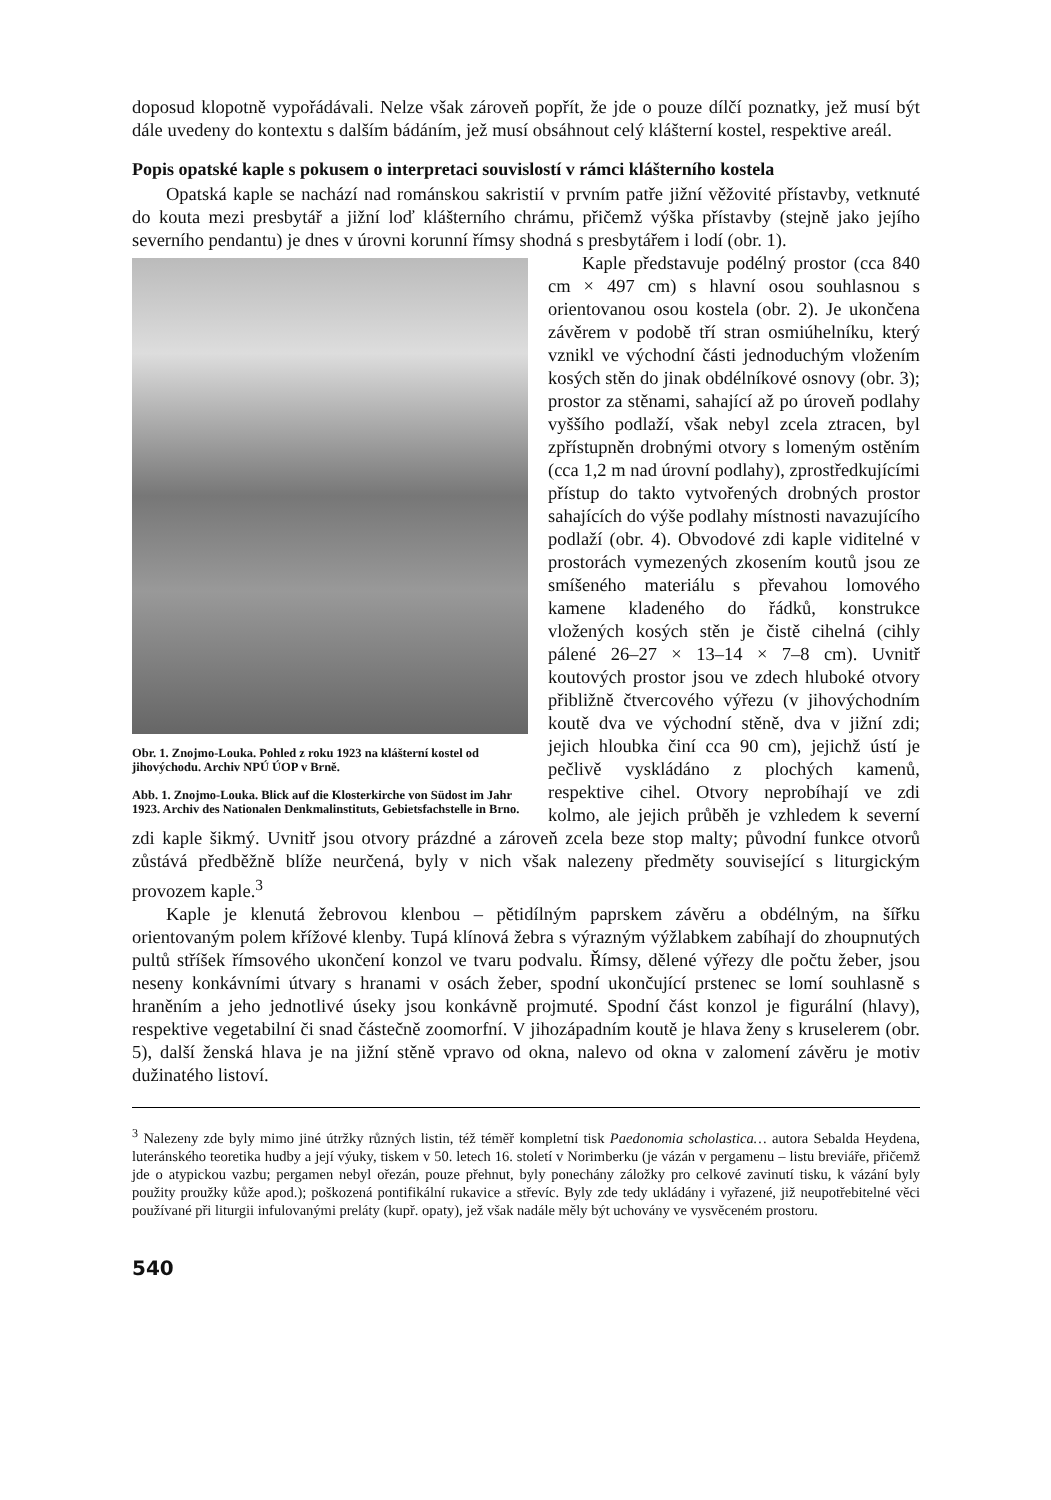doposud klopotně vypořádávali. Nelze však zároveň popřít, že jde o pouze dílčí poznatky, jež musí být dále uvedeny do kontextu s dalším bádáním, jež musí obsáhnout celý klášterní kostel, respektive areál.
Popis opatské kaple s pokusem o interpretaci souvislostí v rámci klášterního kostela
Opatská kaple se nachází nad románskou sakristií v prvním patře jižní věžovité přístavby, vetknuté do kouta mezi presbytář a jižní loď klášterního chrámu, přičemž výška přístavby (stejně jako jejího severního pendantu) je dnes v úrovni korunní římsy shodná s presbytářem i lodí (obr. 1).
Obr. 1. Znojmo-Louka. Pohled z roku 1923 na klášterní kostel od jihovýchodu. Archiv NPÚ ÚOP v Brně.
Abb. 1. Znojmo-Louka. Blick auf die Klosterkirche von Südost im Jahr 1923. Archiv des Nationalen Denkmalinstituts, Gebietsfachstelle in Brno.
Kaple představuje podélný prostor (cca 840 cm × 497 cm) s hlavní osou souhlasnou s orientovanou osou kostela (obr. 2). Je ukončena závěrem v podobě tří stran osmiúhelníku, který vznikl ve východní části jednoduchým vložením kosých stěn do jinak obdélníkové osnovy (obr. 3); prostor za stěnami, sahající až po úroveň podlahy vyššího podlaží, však nebyl zcela ztracen, byl zpřístupněn drobnými otvory s lomeným ostěním (cca 1,2 m nad úrovní podlahy), zprostředkujícími přístup do takto vytvořených drobných prostor sahajících do výše podlahy místnosti navazujícího podlaží (obr. 4). Obvodové zdi kaple viditelné v prostorách vymezených zkosením koutů jsou ze smíšeného materiálu s převahou lomového kamene kladeného do řádků, konstrukce vložených kosých stěn je čistě cihelná (cihly pálené 26–27 × 13–14 × 7–8 cm). Uvnitř koutových prostor jsou ve zdech hluboké otvory přibližně čtvercového výřezu (v jihovýchodním koutě dva ve východní stěně, dva v jižní zdi; jejich hloubka činí cca 90 cm), jejichž ústí je pečlivě vyskládáno z plochých kamenů, respektive cihel. Otvory neprobíhají ve zdi kolmo, ale jejich průběh je vzhledem k severní zdi kaple šikmý. Uvnitř jsou otvory prázdné a zároveň zcela beze stop malty; původní funkce otvorů zůstává předběžně blíže neurčená, byly v nich však nalezeny předměty související s liturgickým provozem kaple.<sup>3</sup>
Kaple je klenutá žebrovou klenbou – pětidílným paprskem závěru a obdélným, na šířku orientovaným polem křížové klenby. Tupá klínová žebra s výrazným výžlabkem zabíhají do zhoupnutých pultů stříšek římsového ukončení konzol ve tvaru podvalu. Římsy, dělené výřezy dle počtu žeber, jsou neseny konkávními útvary s hranami v osách žeber, spodní ukončující prstenec se lomí souhlasně s hraněním a jeho jednotlivé úseky jsou konkávně projmuté. Spodní část konzol je figurální (hlavy), respektive vegetabilní či snad částečně zoomorfní. V jihozápadním koutě je hlava ženy s kruselerem (obr. 5), další ženská hlava je na jižní stěně vpravo od okna, nalevo od okna v zalomení závěru je motiv dužinatého listoví.
<sup>3</sup> Nalezeny zde byly mimo jiné útržky různých listin, též téměř kompletní tisk Paedonomia scholastica… autora Sebalda Heydena, luteránského teoretika hudby a její výuky, tiskem v 50. letech 16. století v Norimberku (je vázán v pergamenu – listu breviáře, přičemž jde o atypickou vazbu; pergamen nebyl ořezán, pouze přehnut, byly ponechány záložky pro celkové zavinutí tisku, k vázání byly použity proužky kůže apod.); poškozená pontifikální rukavice a střevíc. Byly zde tedy ukládány i vyřazené, již neupotřebitelné věci používané při liturgii infulovanými preláty (kupř. opaty), jež však nadále měly být uchovány ve vysvěceném prostoru.
540